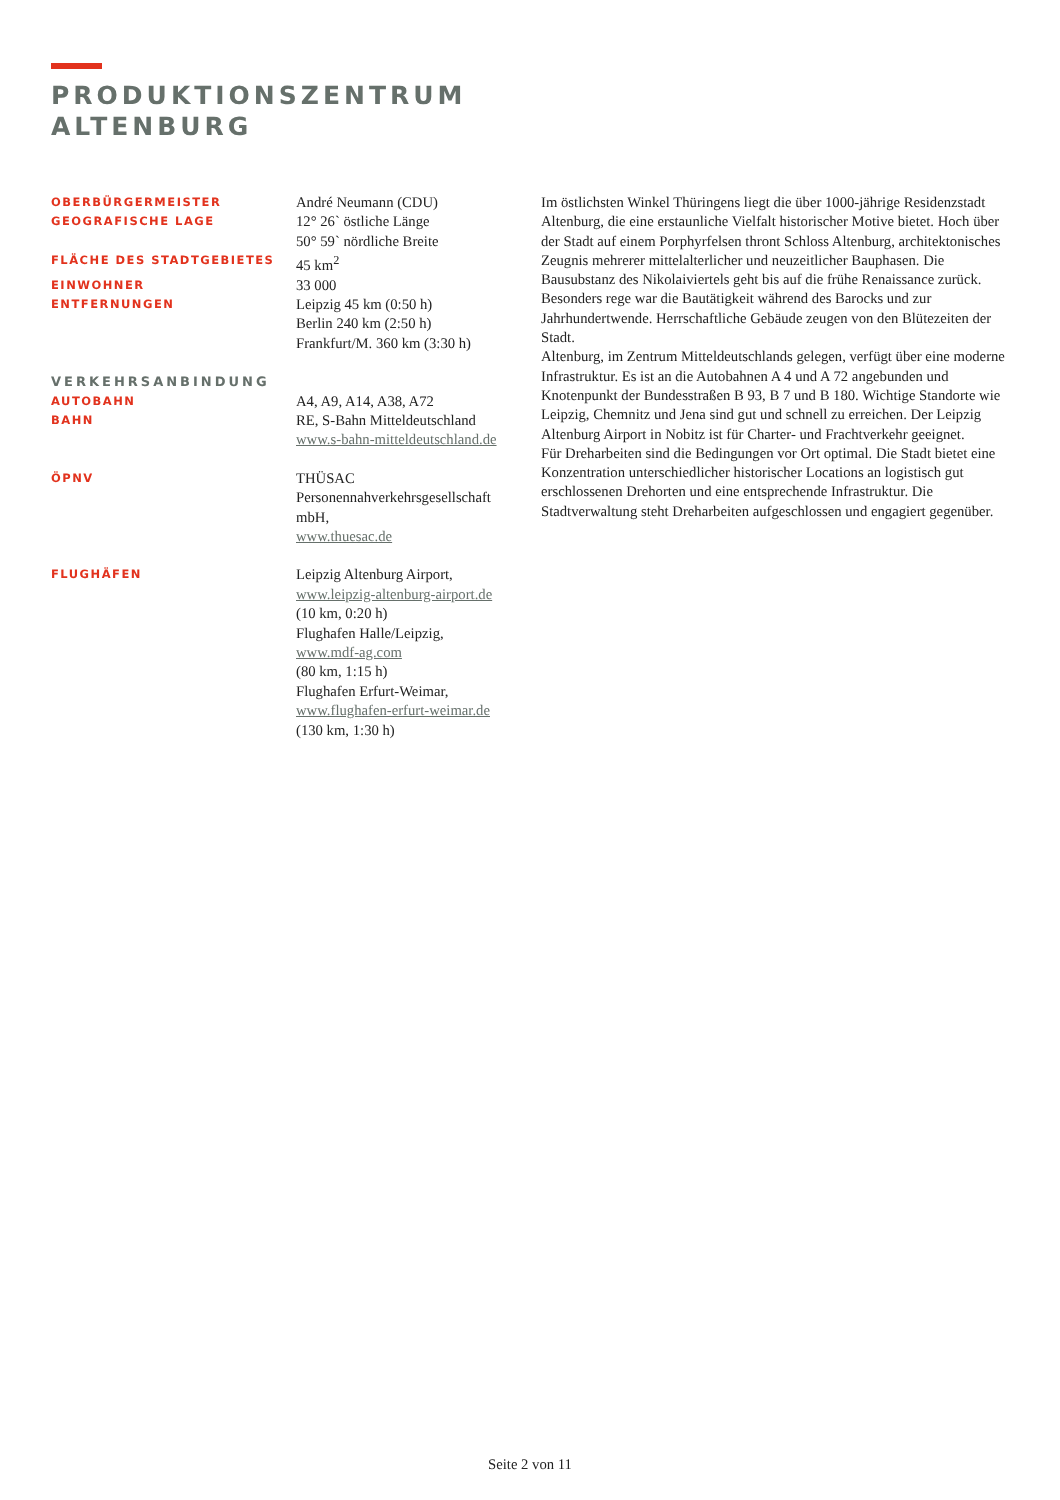PRODUKTIONSZENTRUM
ALTENBURG
| OBERBÜRGERMEISTER | André Neumann (CDU) |
| GEOGRAFISCHE LAGE | 12° 26` östliche Länge |
| | 50° 59` nördliche Breite |
| FLÄCHE DES STADTGEBIETES | 45 km<sup>2</sup> |
| EINWOHNER | 33 000 |
| ENTFERNUNGEN | Leipzig 45 km (0:50 h) |
| | Berlin 240 km (2:50 h) |
| | Frankfurt/M. 360 km (3:30 h) |
| VERKEHRSANBINDUNG | |
| AUTOBAHN | A4, A9, A14, A38, A72 |
| BAHN | RE, S-Bahn Mitteldeutschland |
| | www.s-bahn-mitteldeutschland.de |
| ÖPNV | THÜSAC Personennahverkehrsgesellschaft mbH, www.thuesac.de |
| FLUGHÄFEN | Leipzig Altenburg Airport, www.leipzig-altenburg-airport.de (10 km, 0:20 h) Flughafen Halle/Leipzig, www.mdf-ag.com (80 km, 1:15 h) Flughafen Erfurt-Weimar, www.flughafen-erfurt-weimar.de (130 km, 1:30 h) |
Im östlichsten Winkel Thüringens liegt die über 1000-jährige Residenzstadt Altenburg, die eine erstaunliche Vielfalt historischer Motive bietet. Hoch über der Stadt auf einem Porphyrfelsen thront Schloss Altenburg, architektonisches Zeugnis mehrerer mittelalterlicher und neuzeitlicher Bauphasen. Die Bausubstanz des Nikolaiviertels geht bis auf die frühe Renaissance zurück. Besonders rege war die Bautätigkeit während des Barocks und zur Jahrhundertwende. Herrschaftliche Gebäude zeugen von den Blütezeiten der Stadt.
Altenburg, im Zentrum Mitteldeutschlands gelegen, verfügt über eine moderne Infrastruktur. Es ist an die Autobahnen A 4 und A 72 angebunden und Knotenpunkt der Bundesstraßen B 93, B 7 und B 180. Wichtige Standorte wie Leipzig, Chemnitz und Jena sind gut und schnell zu erreichen. Der Leipzig Altenburg Airport in Nobitz ist für Charter- und Frachtverkehr geeignet.
Für Dreharbeiten sind die Bedingungen vor Ort optimal. Die Stadt bietet eine Konzentration unterschiedlicher historischer Locations an logistisch gut erschlossenen Drehorten und eine entsprechende Infrastruktur. Die Stadtverwaltung steht Dreharbeiten aufgeschlossen und engagiert gegenüber.
Seite 2 von 11